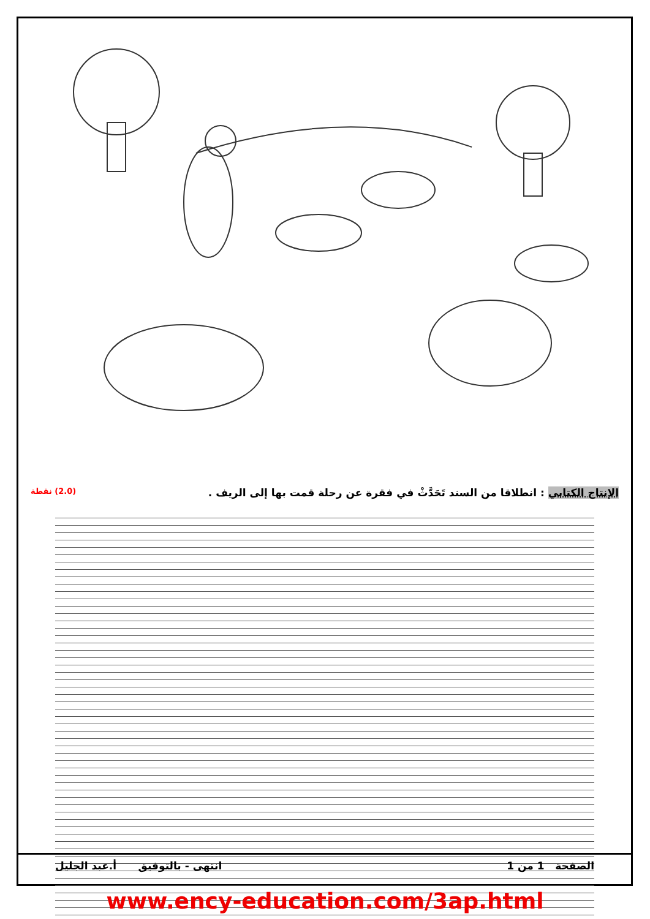الإنتاج الكتابي : انطلاقا من السند تَحَدَّثْ في فقرة عن رحلة قمت بها إلى الريف . (2.0) نقطة
الصفحة 1 من 1 انتهى - بالتوفيق أ.عبد الجليل
www.ency-education.com/3ap.html